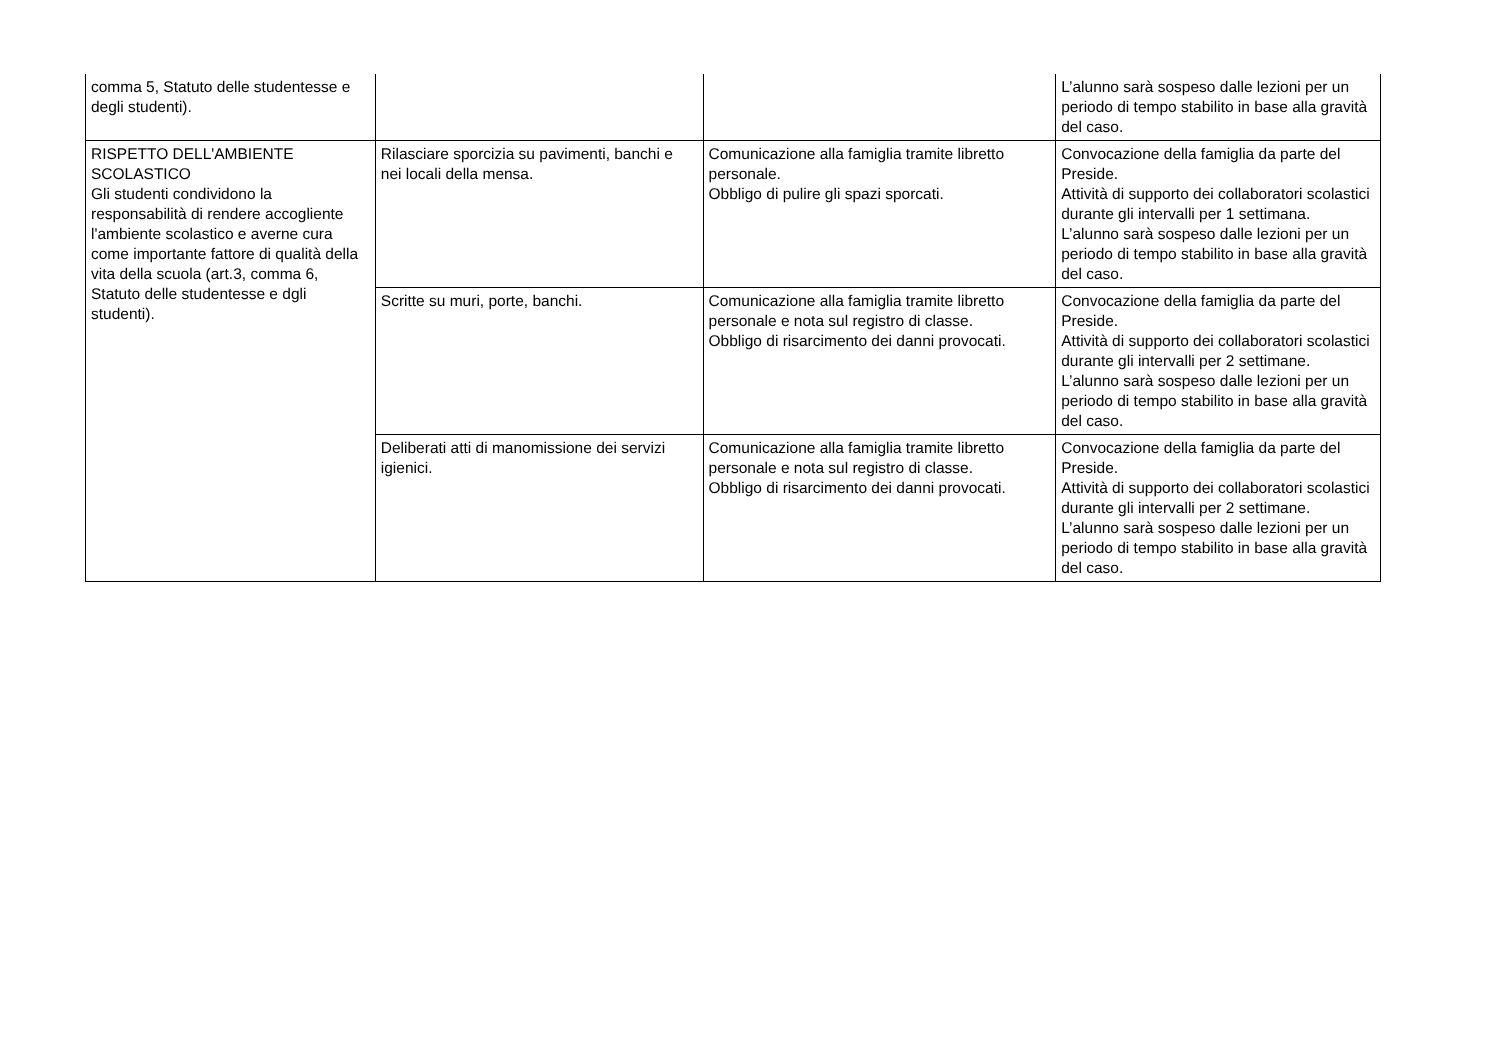| comma 5, Statuto delle studentesse e degli studenti). | | | L’alunno sarà sospeso dalle lezioni per un periodo di tempo stabilito in base alla gravità del caso. |
| RISPETTO DELL'AMBIENTE SCOLASTICO Gli studenti condividono la responsabilità di rendere accogliente l'ambiente scolastico e averne cura come importante fattore di qualità della vita della scuola (art.3, comma 6, Statuto delle studentesse e dgli studenti). | Rilasciare sporcizia su pavimenti, banchi e nei locali della mensa. | Comunicazione alla famiglia tramite libretto personale. Obbligo di pulire gli spazi sporcati. | Convocazione della famiglia da parte del Preside. Attività di supporto dei collaboratori scolastici durante gli intervalli per 1 settimana. L’alunno sarà sospeso dalle lezioni per un periodo di tempo stabilito in base alla gravità del caso. |
| | Scritte su muri, porte, banchi. | Comunicazione alla famiglia tramite libretto personale e nota sul registro di classe. Obbligo di risarcimento dei danni provocati. | Convocazione della famiglia da parte del Preside. Attività di supporto dei collaboratori scolastici durante gli intervalli per 2 settimane. L’alunno sarà sospeso dalle lezioni per un periodo di tempo stabilito in base alla gravità del caso. |
| | Deliberati atti di manomissione dei servizi igienici. | Comunicazione alla famiglia tramite libretto personale e nota sul registro di classe. Obbligo di risarcimento dei danni provocati. | Convocazione della famiglia da parte del Preside. Attività di supporto dei collaboratori scolastici durante gli intervalli per 2 settimane. L’alunno sarà sospeso dalle lezioni per un periodo di tempo stabilito in base alla gravità del caso. |